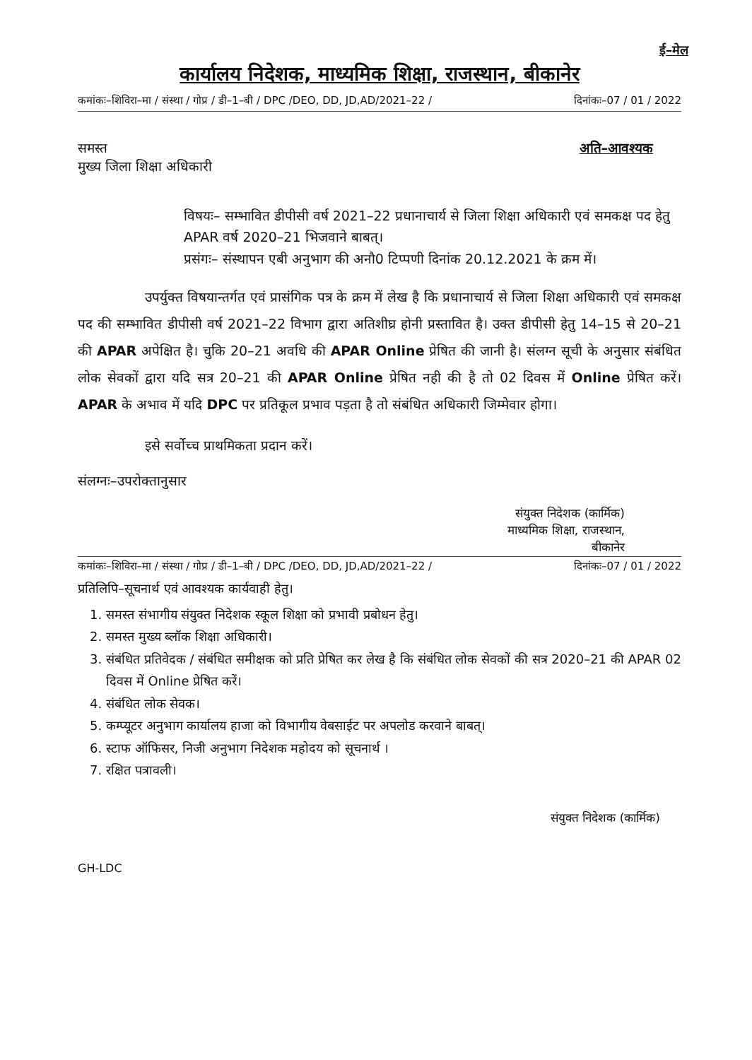ई–मेल
कार्यालय निदेशक, माध्यमिक शिक्षा, राजस्थान, बीकानेर
कमांकः–शिविरा–मा / संस्था / गोप्र / डी–1–बी / DPC /DEO, DD, JD,AD/2021–22 / दिनांकः–07 / 01 / 2022
समस्त
मुख्य जिला शिक्षा अधिकारी
अति–आवश्यक
विषयः– सम्भावित डीपीसी वर्ष 2021–22 प्रधानाचार्य से जिला शिक्षा अधिकारी एवं समकक्ष पद हेतु APAR वर्ष 2020–21 भिजवाने बाबत्।
प्रसंगः– संस्थापन एबी अनुभाग की अनौ0 टिप्पणी दिनांक 20.12.2021 के क्रम में।
     उपर्युक्त विषयान्तर्गत एवं प्रासंगिक पत्र के क्रम में लेख है कि प्रधानाचार्य से जिला शिक्षा अधिकारी एवं समकक्ष पद की सम्भावित डीपीसी वर्ष 2021–22 विभाग द्वारा अतिशीघ्र होनी प्रस्तावित है। उक्त डीपीसी हेतु 14–15 से 20–21 की APAR अपेक्षित है। चुकि 20–21 अवधि की APAR Online प्रेषित की जानी है। संलग्न सूची के अनुसार संबंधित लोक सेवकों द्वारा यदि सत्र 20–21 की APAR Online प्रेषित नही की है तो 02 दिवस में Online प्रेषित करें। APAR के अभाव में यदि DPC पर प्रतिकूल प्रभाव पड़ता है तो संबंधित अधिकारी जिम्मेवार होगा।
     इसे सर्वोच्च प्राथमिकता प्रदान करें।
संलग्नः–उपरोक्तानुसार
संयुक्त निदेशक (कार्मिक)
माध्यमिक शिक्षा, राजस्थान,
बीकानेर
कमांकः–शिविरा–मा / संस्था / गोप्र / डी–1–बी / DPC /DEO, DD, JD,AD/2021–22 / दिनांकः–07 / 01 / 2022
प्रतिलिपि–सूचनार्थ एवं आवश्यक कार्यवाही हेतु।
1. समस्त संभागीय संयुक्त निदेशक स्कूल शिक्षा को प्रभावी प्रबोधन हेतु।
2. समस्त मुख्य ब्लॉक शिक्षा अधिकारी।
3. संबंधित प्रतिवेदक / संबंधित समीक्षक को प्रति प्रेषित कर लेख है कि संबंधित लोक सेवकों की सत्र 2020–21 की APAR 02 दिवस में Online प्रेषित करें।
4. संबंधित लोक सेवक।
5. कम्प्यूटर अनुभाग कार्यालय हाजा को विभागीय वेबसाईट पर अपलोड करवाने बाबत्।
6. स्टाफ ऑफिसर, निजी अनुभाग निदेशक महोदय को सूचनार्थ ।
7. रक्षित पत्रावली।
संयुक्त निदेशक (कार्मिक)
GH-LDC